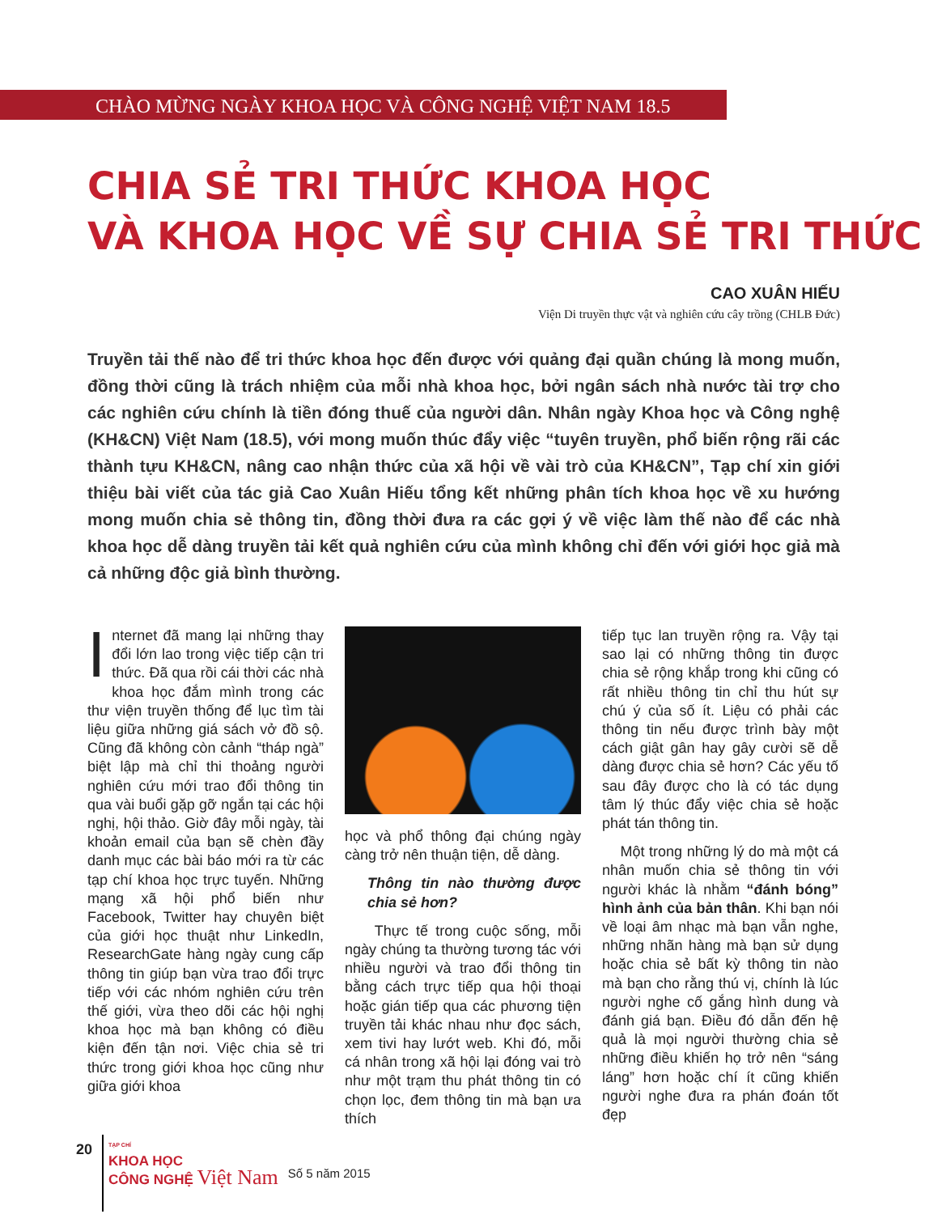CHÀO MỪNG NGÀY KHOA HỌC VÀ CÔNG NGHỆ VIỆT NAM 18.5
CHIA SẺ TRI THỨC KHOA HỌC
VÀ KHOA HỌC VỀ SỰ CHIA SẺ TRI THỨC
CAO XUÂN HIẾU
Viện Di truyền thực vật và nghiên cứu cây trồng (CHLB Đức)
Truyền tải thế nào để tri thức khoa học đến được với quảng đại quần chúng là mong muốn, đồng thời cũng là trách nhiệm của mỗi nhà khoa học, bởi ngân sách nhà nước tài trợ cho các nghiên cứu chính là tiền đóng thuế của người dân. Nhân ngày Khoa học và Công nghệ (KH&CN) Việt Nam (18.5), với mong muốn thúc đẩy việc “tuyên truyền, phổ biến rộng rãi các thành tựu KH&CN, nâng cao nhận thức của xã hội về vài trò của KH&CN”, Tạp chí xin giới thiệu bài viết của tác giả Cao Xuân Hiếu tổng kết những phân tích khoa học về xu hướng mong muốn chia sẻ thông tin, đồng thời đưa ra các gợi ý về việc làm thế nào để các nhà khoa học dễ dàng truyền tải kết quả nghiên cứu của mình không chỉ đến với giới học giả mà cả những độc giả bình thường.
Internet đã mang lại những thay đổi lớn lao trong việc tiếp cận tri thức. Đã qua rồi cái thời các nhà khoa học đắm mình trong các thư viện truyền thống để lục tìm tài liệu giữa những giá sách vở đồ sộ. Cũng đã không còn cảnh “tháp ngà” biệt lập mà chỉ thi thoảng người nghiên cứu mới trao đổi thông tin qua vài buổi gặp gỡ ngắn tại các hội nghị, hội thảo. Giờ đây mỗi ngày, tài khoản email của bạn sẽ chèn đầy danh mục các bài báo mới ra từ các tạp chí khoa học trực tuyến. Những mạng xã hội phổ biến như Facebook, Twitter hay chuyên biệt của giới học thuật như LinkedIn, ResearchGate hàng ngày cung cấp thông tin giúp bạn vừa trao đổi trực tiếp với các nhóm nghiên cứu trên thế giới, vừa theo dõi các hội nghị khoa học mà bạn không có điều kiện đến tận nơi. Việc chia sẻ tri thức trong giới khoa học cũng như giữa giới khoa
học và phổ thông đại chúng ngày càng trở nên thuận tiện, dễ dàng.
Thông tin nào thường được chia sẻ hơn?
Thực tế trong cuộc sống, mỗi ngày chúng ta thường tương tác với nhiều người và trao đổi thông tin bằng cách trực tiếp qua hội thoại hoặc gián tiếp qua các phương tiện truyền tải khác nhau như đọc sách, xem tivi hay lướt web. Khi đó, mỗi cá nhân trong xã hội lại đóng vai trò như một trạm thu phát thông tin có chọn lọc, đem thông tin mà bạn ưa thích
tiếp tục lan truyền rộng ra. Vậy tại sao lại có những thông tin được chia sẻ rộng khắp trong khi cũng có rất nhiều thông tin chỉ thu hút sự chú ý của số ít. Liệu có phải các thông tin nếu được trình bày một cách giật gân hay gây cười sẽ dễ dàng được chia sẻ hơn? Các yếu tố sau đây được cho là có tác dụng tâm lý thúc đẩy việc chia sẻ hoặc phát tán thông tin.
Một trong những lý do mà một cá nhân muốn chia sẻ thông tin với người khác là nhằm “đánh bóng” hình ảnh của bản thân. Khi bạn nói về loại âm nhạc mà bạn vẫn nghe, những nhãn hàng mà bạn sử dụng hoặc chia sẻ bất kỳ thông tin nào mà bạn cho rằng thú vị, chính là lúc người nghe cố gắng hình dung và đánh giá bạn. Điều đó dẫn đến hệ quả là mọi người thường chia sẻ những điều khiến họ trở nên “sáng láng” hơn hoặc chí ít cũng khiến người nghe đưa ra phán đoán tốt đẹp
20
TẠP CHÍ
KHOA HỌC
CÔNG NGHỆ Việt Nam
Số 5 năm 2015